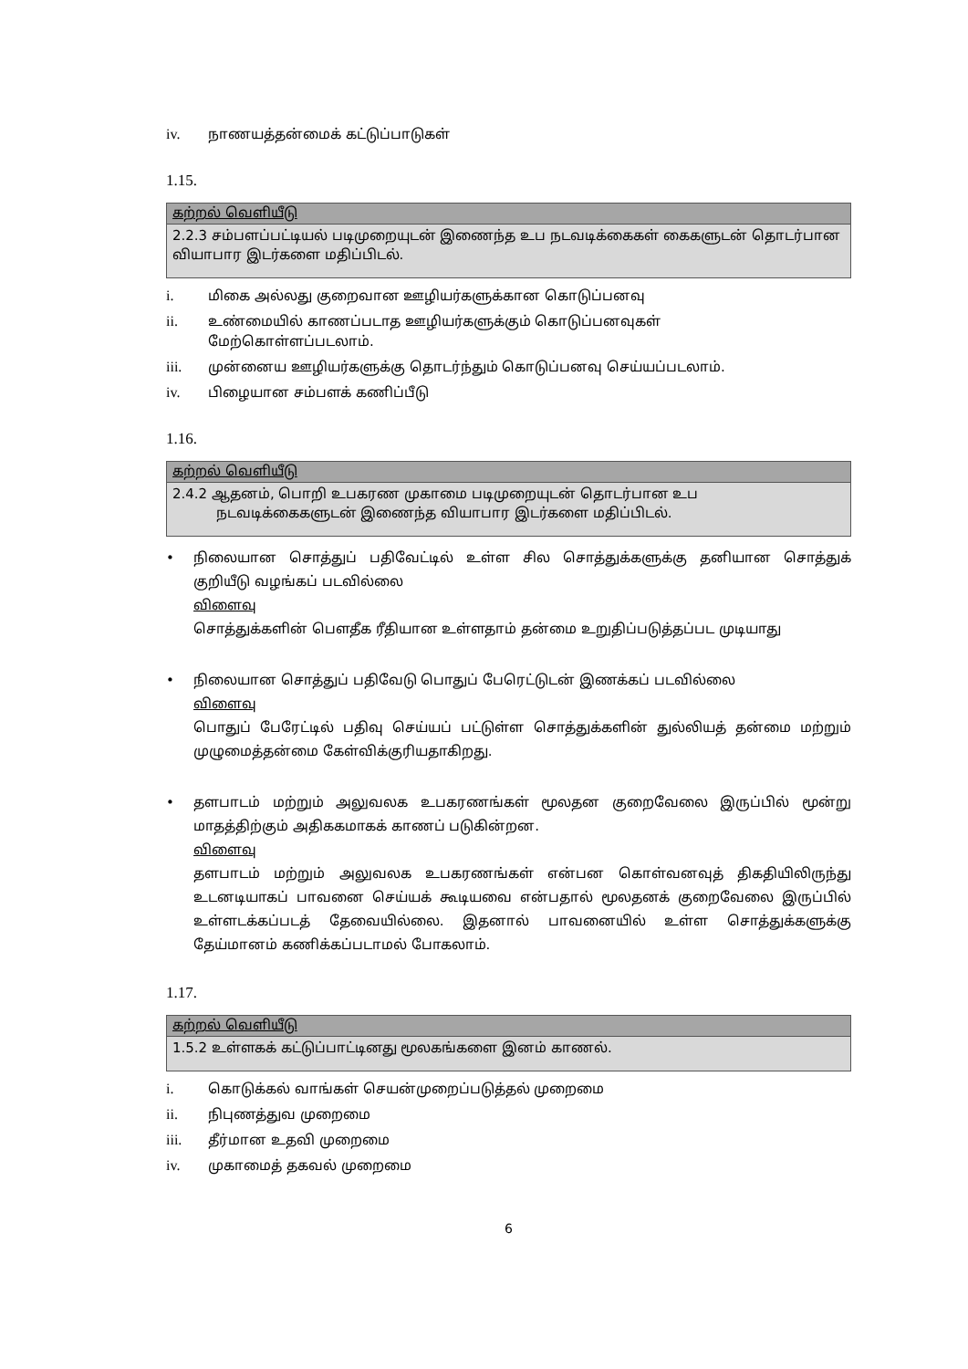iv. நாணயத்தன்மைக் கட்டுப்பாடுகள்
1.15.
கற்றல் வெளியீடு
2.2.3 சம்பளப்பட்டியல் படிமுறையுடன் இணைந்த உப நடவடிக்கைகள் கைகளுடன் தொடர்பான வியாபார இடர்களை மதிப்பிடல்.
i. மிகை அல்லது குறைவான ஊழியர்களுக்கான கொடுப்பனவு
ii. உண்மையில் காணப்படாத ஊழியர்களுக்கும் கொடுப்பனவுகள்
மேற்கொள்ளப்படலாம்.
iii. முன்னைய ஊழியர்களுக்கு தொடர்ந்தும் கொடுப்பனவு செய்யப்படலாம்.
iv. பிழையான சம்பளக் கணிப்பீடு
1.16.
கற்றல் வெளியீடு
2.4.2 ஆதனம், பொறி உபகரண முகாமை படிமுறையுடன் தொடர்பான உப
நடவடிக்கைகளுடன் இணைந்த வியாபார இடர்களை மதிப்பிடல்.
• நிலையான சொத்துப் பதிவேட்டில் உள்ள சில சொத்துக்களுக்கு தனியான சொத்துக் குறியீடு வழங்கப் படவில்லை
விளைவு
சொத்துக்களின் பௌதீக ரீதியான உள்ளதாம் தன்மை உறுதிப்படுத்தப்பட முடியாது
• நிலையான சொத்துப் பதிவேடு பொதுப் பேரெட்டுடன் இணக்கப் படவில்லை
விளைவு
பொதுப் பேரேட்டில் பதிவு செய்யப் பட்டுள்ள சொத்துக்களின் துல்லியத் தன்மை மற்றும் முழுமைத்தன்மை கேள்விக்குரியதாகிறது.
• தளபாடம் மற்றும் அலுவலக உபகரணங்கள் மூலதன குறைவேலை இருப்பில் மூன்று மாதத்திற்கும் அதிககமாகக் காணப் படுகின்றன.
விளைவு
தளபாடம் மற்றும் அலுவலக உபகரணங்கள் என்பன கொள்வனவுத் திகதியிலிருந்து உடனடியாகப் பாவனை செய்யக் கூடியவை என்பதால் மூலதனக் குறைவேலை இருப்பில் உள்ளடக்கப்படத் தேவையில்லை. இதனால் பாவனையில் உள்ள சொத்துக்களுக்கு தேய்மானம் கணிக்கப்படாமல் போகலாம்.
1.17.
கற்றல் வெளியீடு
1.5.2 உள்ளகக் கட்டுப்பாட்டினது மூலகங்களை இனம் காணல்.
i. கொடுக்கல் வாங்கள் செயன்முறைப்படுத்தல் முறைமை
ii. நிபுணத்துவ முறைமை
iii. தீர்மான உதவி முறைமை
iv. முகாமைத் தகவல் முறைமை
6